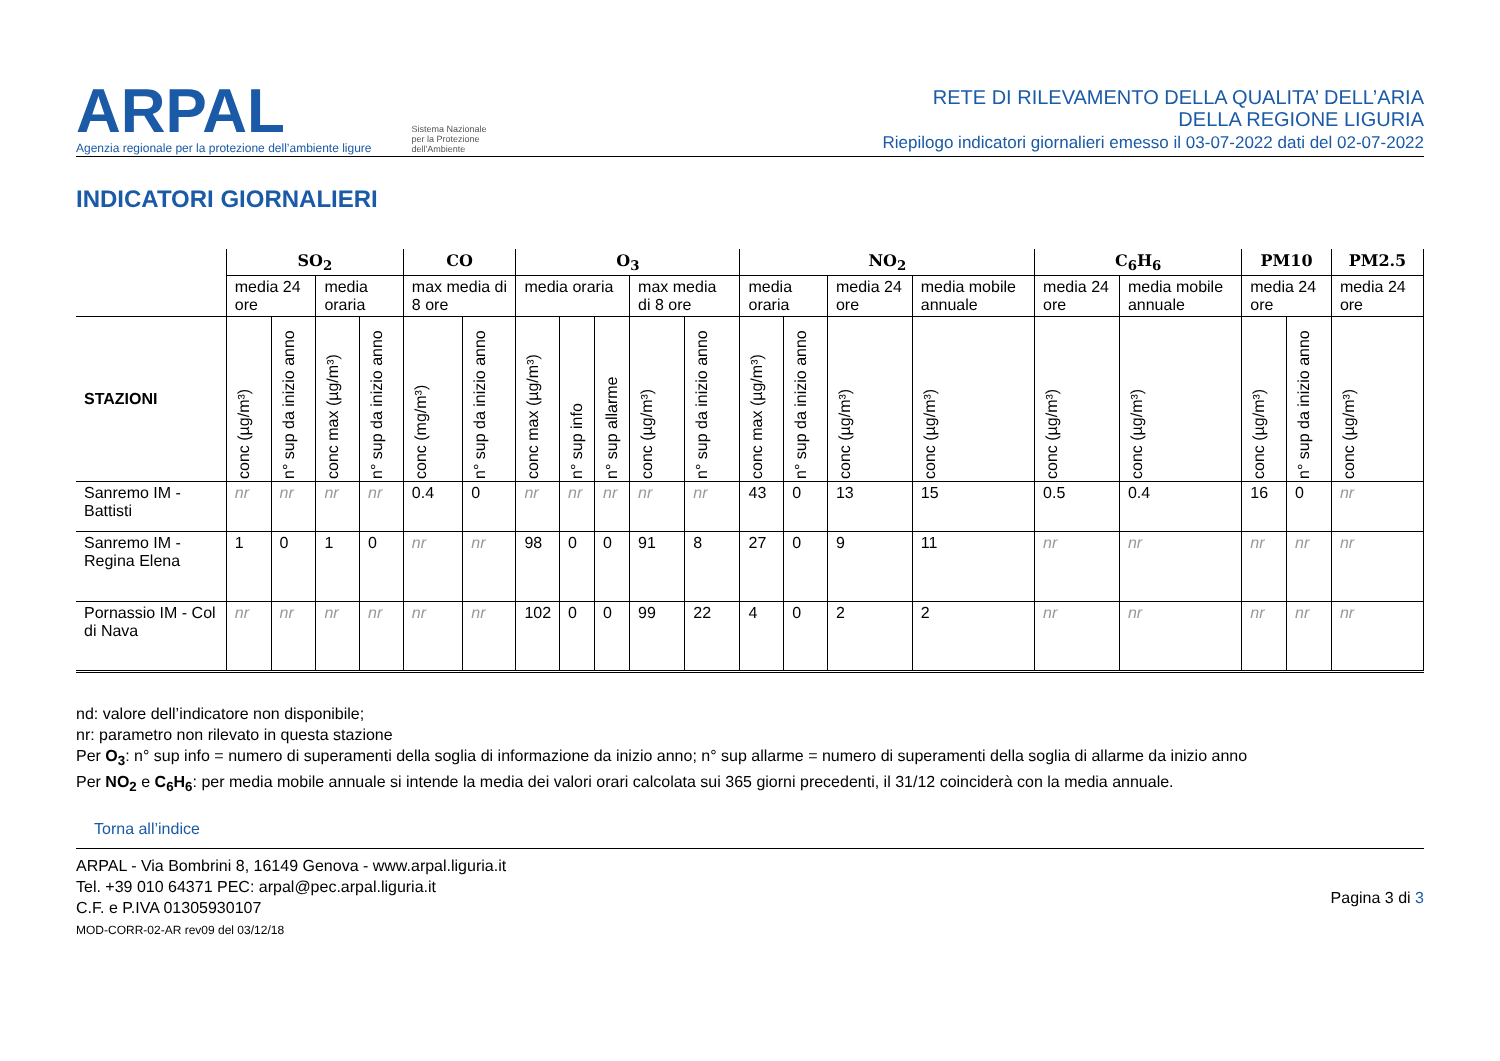ARPAL
Agenzia regionale per la protezione dell’ambiente ligure
Sistema Nazionale
per la Protezione
dell'Ambiente
RETE DI RILEVAMENTO DELLA QUALITA’ DELL’ARIA
DELLA REGIONE LIGURIA
Riepilogo indicatori giornalieri emesso il 03-07-2022 dati del 02-07-2022
INDICATORI GIORNALIERI
| | SO<sub>2</sub> | | | | CO | | O<sub>3</sub> | | | | | NO<sub>2</sub> | | | | C<sub>6</sub>H<sub>6</sub> | | PM10 | | PM2.5 |
| --- | --- | --- | --- | --- | --- | --- | --- | --- | --- | --- | --- | --- | --- | --- | --- | --- | --- | --- | --- | --- |
| | media 24 ore | | media oraria | | max media di 8 ore | | media oraria | | | max media di 8 ore | | media oraria | | media 24 ore | media mobile annuale | media 24 ore | media mobile annuale | media 24 ore | | media 24 ore |
| STAZIONI | conc (µg/m³) | n° sup da inizio anno | conc max (µg/m³) | n° sup da inizio anno | conc (mg/m³) | n° sup da inizio anno | conc max (µg/m³) | n° sup info | n° sup allarme | conc (µg/m³) | n° sup da inizio anno | conc max (µg/m³) | n° sup da inizio anno | conc (µg/m³) | conc (µg/m³) | conc (µg/m³) | conc (µg/m³) | conc (µg/m³) | n° sup da inizio anno | conc (µg/m³) |
| Sanremo IM - Battisti | nr | nr | nr | nr | 0.4 | 0 | nr | nr | nr | nr | nr | 43 | 0 | 13 | 15 | 0.5 | 0.4 | 16 | 0 | nr |
| Sanremo IM - Regina Elena | 1 | 0 | 1 | 0 | nr | nr | 98 | 0 | 0 | 91 | 8 | 27 | 0 | 9 | 11 | nr | nr | nr | nr | nr |
| Pornassio IM - Col di Nava | nr | nr | nr | nr | nr | nr | 102 | 0 | 0 | 99 | 22 | 4 | 0 | 2 | 2 | nr | nr | nr | nr | nr |
nd: valore dell’indicatore non disponibile;
nr: parametro non rilevato in questa stazione
Per O<sub>3</sub>: n° sup info = numero di superamenti della soglia di informazione da inizio anno; n° sup allarme = numero di superamenti della soglia di allarme da inizio anno
Per NO<sub>2</sub> e C<sub>6</sub>H<sub>6</sub>: per media mobile annuale si intende la media dei valori orari calcolata sui 365 giorni precedenti, il 31/12 coinciderà con la media annuale.
Torna all’indice
ARPAL - Via Bombrini 8, 16149 Genova - www.arpal.liguria.it
Tel. +39 010 64371 PEC: arpal@pec.arpal.liguria.it
C.F. e P.IVA 01305930107
MOD-CORR-02-AR rev09 del 03/12/18
Pagina 3 di 3